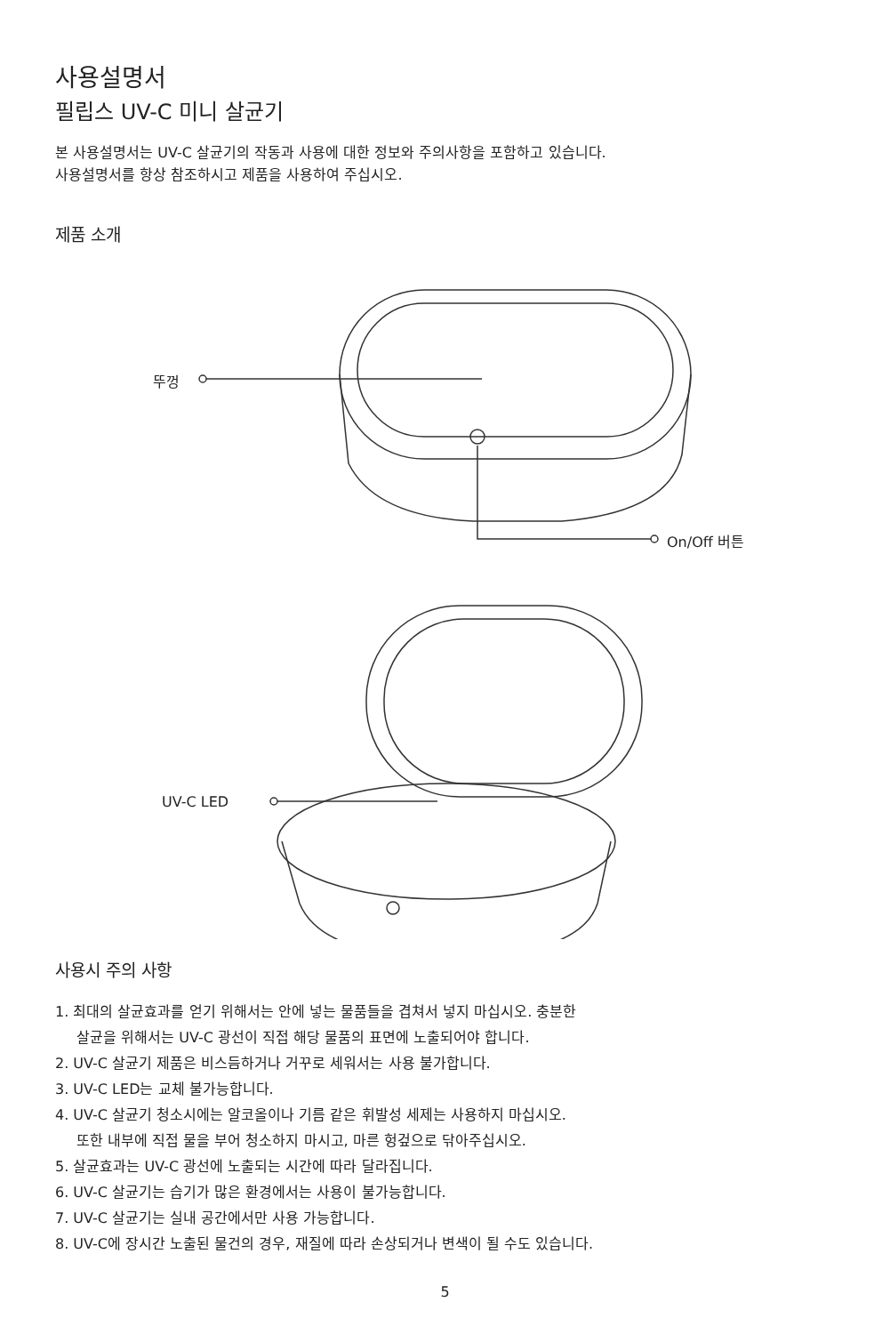사용설명서
필립스 UV-C 미니 살균기
본 사용설명서는 UV-C 살균기의 작동과 사용에 대한 정보와 주의사항을 포함하고 있습니다.
사용설명서를 항상 참조하시고 제품을 사용하여 주십시오.
제품 소개
뚜껑
On/Off 버튼
UV-C LED
사용시 주의 사항
1. 최대의 살균효과를 얻기 위해서는 안에 넣는 물품들을 겹쳐서 넣지 마십시오. 충분한
살균을 위해서는 UV-C 광선이 직접 해당 물품의 표면에 노출되어야 합니다.
2. UV-C 살균기 제품은 비스듬하거나 거꾸로 세워서는 사용 불가합니다.
3. UV-C LED는 교체 불가능합니다.
4. UV-C 살균기 청소시에는 알코올이나 기름 같은 휘발성 세제는 사용하지 마십시오.
또한 내부에 직접 물을 부어 청소하지 마시고, 마른 헝겊으로 닦아주십시오.
5. 살균효과는 UV-C 광선에 노출되는 시간에 따라 달라집니다.
6. UV-C 살균기는 습기가 많은 환경에서는 사용이 불가능합니다.
7. UV-C 살균기는 실내 공간에서만 사용 가능합니다.
8. UV-C에 장시간 노출된 물건의 경우, 재질에 따라 손상되거나 변색이 될 수도 있습니다.
5